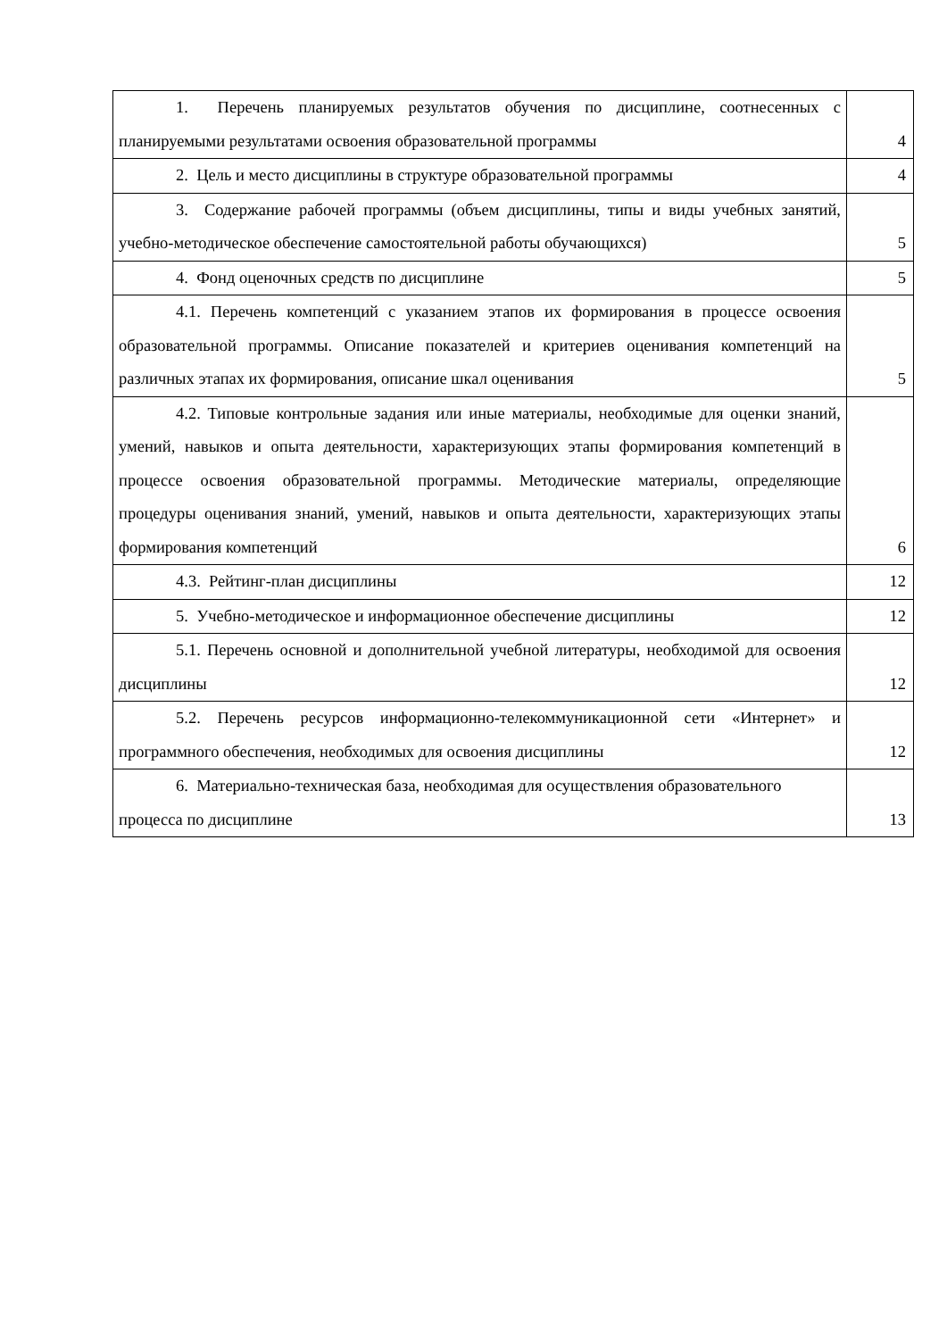| 1. Перечень планируемых результатов обучения по дисциплине, соотнесенных с планируемыми результатами освоения образовательной программы | 4 |
| 2. Цель и место дисциплины в структуре образовательной программы | 4 |
| 3. Содержание рабочей программы (объем дисциплины, типы и виды учебных занятий, учебно-методическое обеспечение самостоятельной работы обучающихся) | 5 |
| 4. Фонд оценочных средств по дисциплине | 5 |
| 4.1. Перечень компетенций с указанием этапов их формирования в процессе освоения образовательной программы. Описание показателей и критериев оценивания компетенций на различных этапах их формирования, описание шкал оценивания | 5 |
| 4.2. Типовые контрольные задания или иные материалы, необходимые для оценки знаний, умений, навыков и опыта деятельности, характеризующих этапы формирования компетенций в процессе освоения образовательной программы. Методические материалы, определяющие процедуры оценивания знаний, умений, навыков и опыта деятельности, характеризующих этапы формирования компетенций | 6 |
| 4.3. Рейтинг-план дисциплины | 12 |
| 5. Учебно-методическое и информационное обеспечение дисциплины | 12 |
| 5.1. Перечень основной и дополнительной учебной литературы, необходимой для освоения дисциплины | 12 |
| 5.2. Перечень ресурсов информационно-телекоммуникационной сети «Интернет» и программного обеспечения, необходимых для освоения дисциплины | 12 |
| 6. Материально-техническая база, необходимая для осуществления образовательного процесса по дисциплине | 13 |